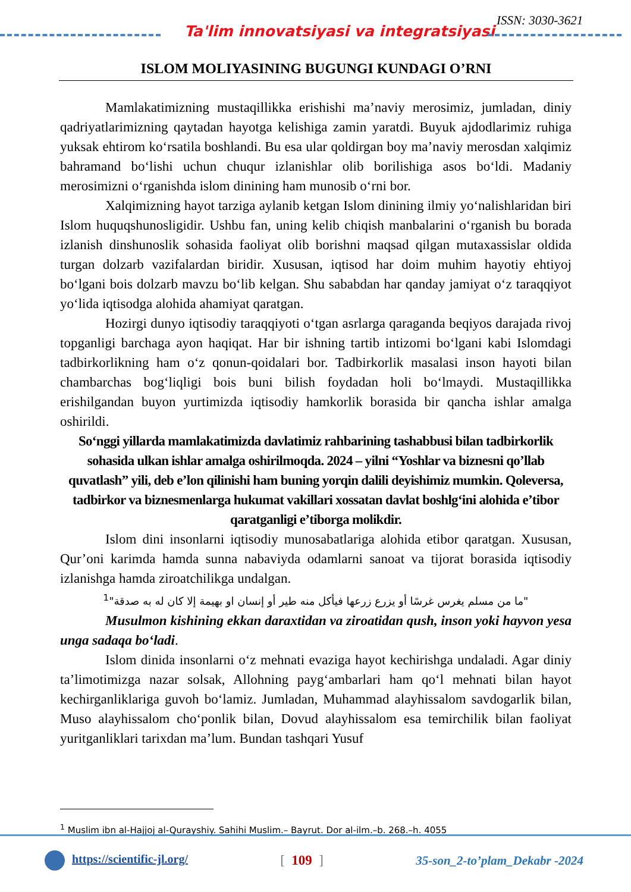Ta'lim innovatsiyasi va integratsiyasi
ISSN: 3030-3621
ISLOM MOLIYASINING BUGUNGI KUNDAGI O’RNI
Mamlakatimizning mustaqillikka erishishi ma’naviy merosimiz, jumladan, diniy qadriyatlarimizning qaytadan hayotga kelishiga zamin yaratdi. Buyuk ajdodlarimiz ruhiga yuksak ehtirom ko‘rsatila boshlandi. Bu esa ular qoldirgan boy ma’naviy merosdan xalqimiz bahramand bo‘lishi uchun chuqur izlanishlar olib borilishiga asos bo‘ldi. Madaniy merosimizni o‘rganishda islom dinining ham munosib o‘rni bor.
Xalqimizning hayot tarziga aylanib ketgan Islom dinining ilmiy yo‘nalishlaridan biri Islom huquqshunosligidir. Ushbu fan, uning kelib chiqish manbalarini o‘rganish bu borada izlanish dinshunoslik sohasida faoliyat olib borishni maqsad qilgan mutaxassislar oldida turgan dolzarb vazifalardan biridir. Xususan, iqtisod har doim muhim hayotiy ehtiyoj bo‘lgani bois dolzarb mavzu bo‘lib kelgan. Shu sababdan har qanday jamiyat o‘z taraqqiyot yo‘lida iqtisodga alohida ahamiyat qaratgan.
Hozirgi dunyo iqtisodiy taraqqiyoti o‘tgan asrlarga qaraganda beqiyos darajada rivoj topganligi barchaga ayon haqiqat. Har bir ishning tartib intizomi bo‘lgani kabi Islomdagi tadbirkorlikning ham o‘z qonun-qoidalari bor. Tadbirkorlik masalasi inson hayoti bilan chambarchas bog‘liqligi bois buni bilish foydadan holi bo‘lmaydi. Mustaqillikka erishilgandan buyon yurtimizda iqtisodiy hamkorlik borasida bir qancha ishlar amalga oshirildi.
So‘nggi yillarda mamlakatimizda davlatimiz rahbarining tashabbusi bilan tadbirkorlik sohasida ulkan ishlar amalga oshirilmoqda. 2024 – yilni “Yoshlar va biznesni qo’llab quvatlash” yili, deb e’lon qilinishi ham buning yorqin dalili deyishimiz mumkin. Qoleversa, tadbirkor va biznesmenlarga hukumat vakillari xossatan davlat boshlg‘ini alohida e’tibor qaratganligi e’tiborga molikdir.
Islom dini insonlarni iqtisodiy munosabatlariga alohida etibor qaratgan. Xususan, Qur’oni karimda hamda sunna nabaviyda odamlarni sanoat va tijorat borasida iqtisodiy izlanishga hamda ziroatchilikga undalgan.
"ما من مسلم يغرس غرسًا أو يزرع زرعها فيأكل منه طير أو إنسان او بهيمة إلا كان له به صدقة"<sup>1</sup>
Musulmon kishining ekkan daraxtidan va ziroatidan qush, inson yoki hayvon yesa unga sadaqa bo‘ladi.
Islom dinida insonlarni o‘z mehnati evaziga hayot kechirishga undaladi. Agar diniy ta’limotimizga nazar solsak, Allohning payg‘ambarlari ham qo‘l mehnati bilan hayot kechirganliklariga guvoh bo‘lamiz. Jumladan, Muhammad alayhissalom savdogarlik bilan, Muso alayhissalom cho‘ponlik bilan, Dovud alayhissalom esa temirchilik bilan faoliyat yuritganliklari tarixdan ma’lum. Bundan tashqari Yusuf
<sup>1</sup> Muslim ibn al-Hajjoj al-Qurayshiy. Sahihi Muslim.– Bayrut. Dor al-ilm.–b. 268.–h. 4055
https://scientific-jl.org/ [ 109 ] 35-son_2-to’plam_Dekabr -2024